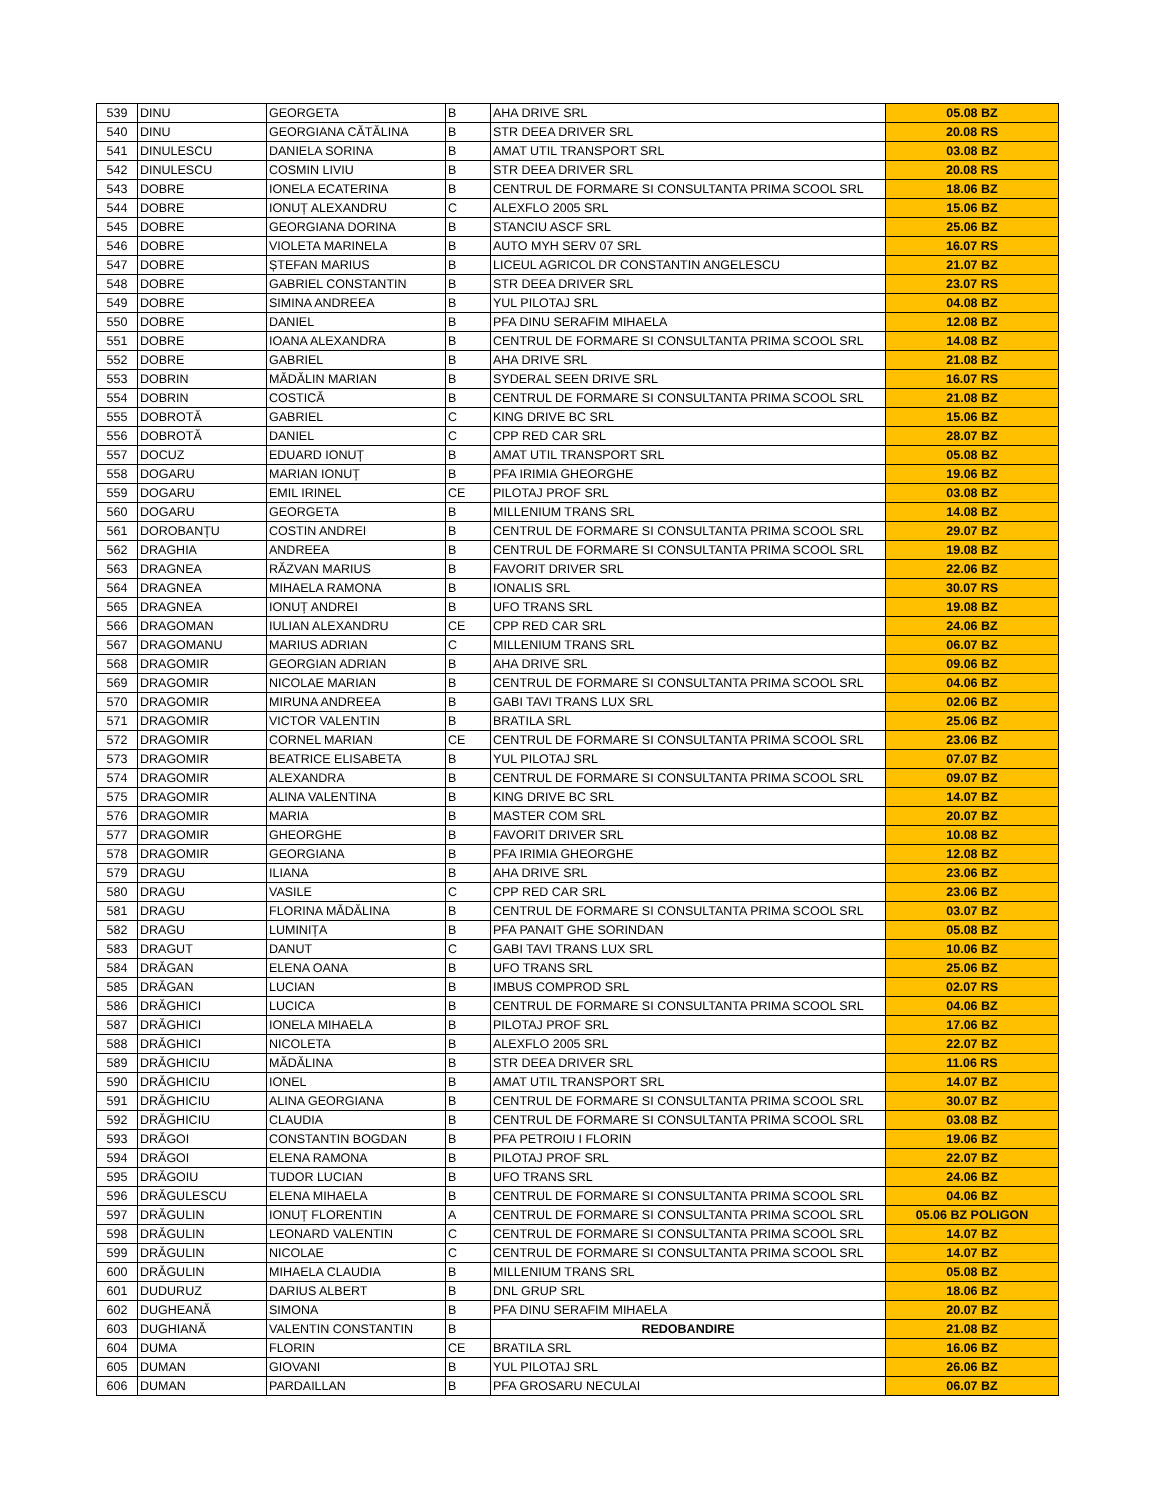| 539 | DINU | GEORGETA | B | AHA DRIVE SRL | 05.08 BZ |
| 540 | DINU | GEORGIANA CĂTĂLINA | B | STR DEEA DRIVER SRL | 20.08 RS |
| 541 | DINULESCU | DANIELA SORINA | B | AMAT UTIL TRANSPORT SRL | 03.08 BZ |
| 542 | DINULESCU | COSMIN LIVIU | B | STR DEEA DRIVER SRL | 20.08 RS |
| 543 | DOBRE | IONELA ECATERINA | B | CENTRUL DE FORMARE SI CONSULTANTA PRIMA SCOOL SRL | 18.06 BZ |
| 544 | DOBRE | IONUȚ ALEXANDRU | C | ALEXFLO 2005 SRL | 15.06 BZ |
| 545 | DOBRE | GEORGIANA DORINA | B | STANCIU ASCF SRL | 25.06 BZ |
| 546 | DOBRE | VIOLETA MARINELA | B | AUTO MYH SERV 07 SRL | 16.07 RS |
| 547 | DOBRE | ȘTEFAN MARIUS | B | LICEUL AGRICOL DR CONSTANTIN ANGELESCU | 21.07 BZ |
| 548 | DOBRE | GABRIEL CONSTANTIN | B | STR DEEA DRIVER SRL | 23.07 RS |
| 549 | DOBRE | SIMINA ANDREEA | B | YUL PILOTAJ SRL | 04.08 BZ |
| 550 | DOBRE | DANIEL | B | PFA DINU SERAFIM MIHAELA | 12.08 BZ |
| 551 | DOBRE | IOANA ALEXANDRA | B | CENTRUL DE FORMARE SI CONSULTANTA PRIMA SCOOL SRL | 14.08 BZ |
| 552 | DOBRE | GABRIEL | B | AHA DRIVE SRL | 21.08 BZ |
| 553 | DOBRIN | MĂDĂLIN MARIAN | B | SYDERAL SEEN DRIVE SRL | 16.07 RS |
| 554 | DOBRIN | COSTICĂ | B | CENTRUL DE FORMARE SI CONSULTANTA PRIMA SCOOL SRL | 21.08 BZ |
| 555 | DOBROTĂ | GABRIEL | C | KING DRIVE BC SRL | 15.06 BZ |
| 556 | DOBROTĂ | DANIEL | C | CPP RED CAR SRL | 28.07 BZ |
| 557 | DOCUZ | EDUARD IONUȚ | B | AMAT UTIL TRANSPORT SRL | 05.08 BZ |
| 558 | DOGARU | MARIAN IONUȚ | B | PFA IRIMIA GHEORGHE | 19.06 BZ |
| 559 | DOGARU | EMIL IRINEL | CE | PILOTAJ PROF SRL | 03.08 BZ |
| 560 | DOGARU | GEORGETA | B | MILLENIUM TRANS SRL | 14.08 BZ |
| 561 | DOROBANȚU | COSTIN ANDREI | B | CENTRUL DE FORMARE SI CONSULTANTA PRIMA SCOOL SRL | 29.07 BZ |
| 562 | DRAGHIA | ANDREEA | B | CENTRUL DE FORMARE SI CONSULTANTA PRIMA SCOOL SRL | 19.08 BZ |
| 563 | DRAGNEA | RĂZVAN MARIUS | B | FAVORIT DRIVER SRL | 22.06 BZ |
| 564 | DRAGNEA | MIHAELA RAMONA | B | IONALIS SRL | 30.07 RS |
| 565 | DRAGNEA | IONUȚ ANDREI | B | UFO TRANS SRL | 19.08 BZ |
| 566 | DRAGOMAN | IULIAN ALEXANDRU | CE | CPP RED CAR SRL | 24.06 BZ |
| 567 | DRAGOMANU | MARIUS ADRIAN | C | MILLENIUM TRANS SRL | 06.07 BZ |
| 568 | DRAGOMIR | GEORGIAN ADRIAN | B | AHA DRIVE SRL | 09.06 BZ |
| 569 | DRAGOMIR | NICOLAE MARIAN | B | CENTRUL DE FORMARE SI CONSULTANTA PRIMA SCOOL SRL | 04.06 BZ |
| 570 | DRAGOMIR | MIRUNA ANDREEA | B | GABI TAVI TRANS LUX SRL | 02.06 BZ |
| 571 | DRAGOMIR | VICTOR VALENTIN | B | BRATILA SRL | 25.06 BZ |
| 572 | DRAGOMIR | CORNEL MARIAN | CE | CENTRUL DE FORMARE SI CONSULTANTA PRIMA SCOOL SRL | 23.06 BZ |
| 573 | DRAGOMIR | BEATRICE ELISABETA | B | YUL PILOTAJ SRL | 07.07 BZ |
| 574 | DRAGOMIR | ALEXANDRA | B | CENTRUL DE FORMARE SI CONSULTANTA PRIMA SCOOL SRL | 09.07 BZ |
| 575 | DRAGOMIR | ALINA VALENTINA | B | KING DRIVE BC SRL | 14.07 BZ |
| 576 | DRAGOMIR | MARIA | B | MASTER COM SRL | 20.07 BZ |
| 577 | DRAGOMIR | GHEORGHE | B | FAVORIT DRIVER SRL | 10.08 BZ |
| 578 | DRAGOMIR | GEORGIANA | B | PFA IRIMIA GHEORGHE | 12.08 BZ |
| 579 | DRAGU | ILIANA | B | AHA DRIVE SRL | 23.06 BZ |
| 580 | DRAGU | VASILE | C | CPP RED CAR SRL | 23.06 BZ |
| 581 | DRAGU | FLORINA MĂDĂLINA | B | CENTRUL DE FORMARE SI CONSULTANTA PRIMA SCOOL SRL | 03.07 BZ |
| 582 | DRAGU | LUMINIȚA | B | PFA PANAIT GHE SORINDAN | 05.08 BZ |
| 583 | DRAGUT | DANUT | C | GABI TAVI TRANS LUX SRL | 10.06 BZ |
| 584 | DRĂGAN | ELENA OANA | B | UFO TRANS SRL | 25.06 BZ |
| 585 | DRĂGAN | LUCIAN | B | IMBUS COMPROD SRL | 02.07 RS |
| 586 | DRĂGHICI | LUCICA | B | CENTRUL DE FORMARE SI CONSULTANTA PRIMA SCOOL SRL | 04.06 BZ |
| 587 | DRĂGHICI | IONELA MIHAELA | B | PILOTAJ PROF SRL | 17.06 BZ |
| 588 | DRĂGHICI | NICOLETA | B | ALEXFLO 2005 SRL | 22.07 BZ |
| 589 | DRĂGHICIU | MĂDĂLINA | B | STR DEEA DRIVER SRL | 11.06 RS |
| 590 | DRĂGHICIU | IONEL | B | AMAT UTIL TRANSPORT SRL | 14.07 BZ |
| 591 | DRĂGHICIU | ALINA GEORGIANA | B | CENTRUL DE FORMARE SI CONSULTANTA PRIMA SCOOL SRL | 30.07 BZ |
| 592 | DRĂGHICIU | CLAUDIA | B | CENTRUL DE FORMARE SI CONSULTANTA PRIMA SCOOL SRL | 03.08 BZ |
| 593 | DRĂGOI | CONSTANTIN BOGDAN | B | PFA PETROIU I FLORIN | 19.06 BZ |
| 594 | DRĂGOI | ELENA RAMONA | B | PILOTAJ PROF SRL | 22.07 BZ |
| 595 | DRĂGOIU | TUDOR LUCIAN | B | UFO TRANS SRL | 24.06 BZ |
| 596 | DRĂGULESCU | ELENA MIHAELA | B | CENTRUL DE FORMARE SI CONSULTANTA PRIMA SCOOL SRL | 04.06 BZ |
| 597 | DRĂGULIN | IONUȚ FLORENTIN | A | CENTRUL DE FORMARE SI CONSULTANTA PRIMA SCOOL SRL | 05.06 BZ POLIGON |
| 598 | DRĂGULIN | LEONARD VALENTIN | C | CENTRUL DE FORMARE SI CONSULTANTA PRIMA SCOOL SRL | 14.07 BZ |
| 599 | DRĂGULIN | NICOLAE | C | CENTRUL DE FORMARE SI CONSULTANTA PRIMA SCOOL SRL | 14.07 BZ |
| 600 | DRĂGULIN | MIHAELA CLAUDIA | B | MILLENIUM TRANS SRL | 05.08 BZ |
| 601 | DUDURUZ | DARIUS ALBERT | B | DNL GRUP SRL | 18.06 BZ |
| 602 | DUGHEANĂ | SIMONA | B | PFA DINU SERAFIM MIHAELA | 20.07 BZ |
| 603 | DUGHIANĂ | VALENTIN CONSTANTIN | B | REDOBANDIRE | 21.08 BZ |
| 604 | DUMA | FLORIN | CE | BRATILA SRL | 16.06 BZ |
| 605 | DUMAN | GIOVANI | B | YUL PILOTAJ SRL | 26.06 BZ |
| 606 | DUMAN | PARDAILLAN | B | PFA GROSARU NECULAI | 06.07 BZ |